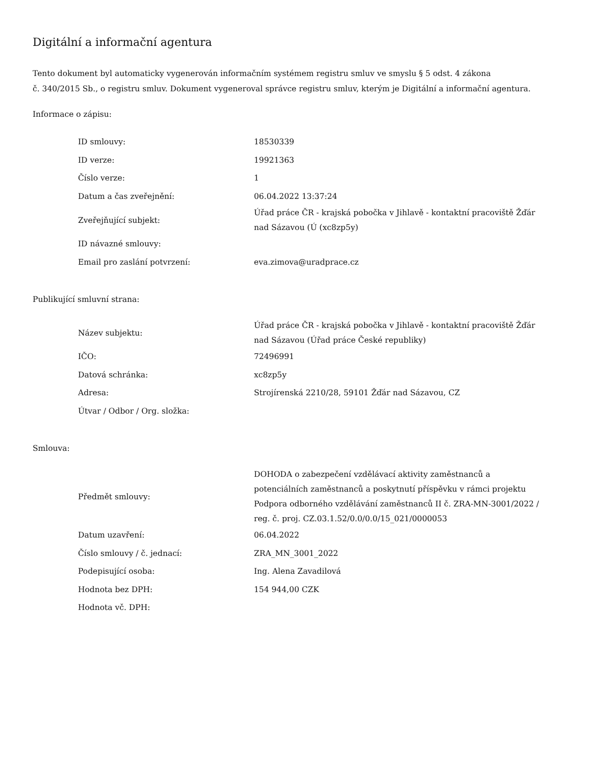Digitální a informační agentura
Tento dokument byl automaticky vygenerován informačním systémem registru smluv ve smyslu § 5 odst. 4 zákona
č. 340/2015 Sb., o registru smluv. Dokument vygeneroval správce registru smluv, kterým je Digitální a informační agentura.
Informace o zápisu:
| ID smlouvy: | 18530339 |
| ID verze: | 19921363 |
| Číslo verze: | 1 |
| Datum a čas zveřejnění: | 06.04.2022 13:37:24 |
| Zveřejňující subjekt: | Úřad práce ČR - krajská pobočka v Jihlavě - kontaktní pracoviště Žďár nad Sázavou (Ú (xc8zp5y) |
| ID návazné smlouvy: | |
| Email pro zaslání potvrzení: | eva.zimova@uradprace.cz |
Publikující smluvní strana:
| Název subjektu: | Úřad práce ČR - krajská pobočka v Jihlavě - kontaktní pracoviště Žďár nad Sázavou (Úřad práce České republiky) |
| IČO: | 72496991 |
| Datová schránka: | xc8zp5y |
| Adresa: | Strojírenská 2210/28, 59101 Žďár nad Sázavou, CZ |
| Útvar / Odbor / Org. složka: | |
Smlouva:
| Předmět smlouvy: | DOHODA o zabezpečení vzdělávací aktivity zaměstnanců a potenciálních zaměstnanců a poskytnutí příspěvku v rámci projektu Podpora odborného vzdělávání zaměstnanců II č. ZRA-MN-3001/2022 / reg. č. proj. CZ.03.1.52/0.0/0.0/15_021/0000053 |
| Datum uzavření: | 06.04.2022 |
| Číslo smlouvy / č. jednací: | ZRA_MN_3001_2022 |
| Podepisující osoba: | Ing. Alena Zavadilová |
| Hodnota bez DPH: | 154 944,00 CZK |
| Hodnota vč. DPH: | |